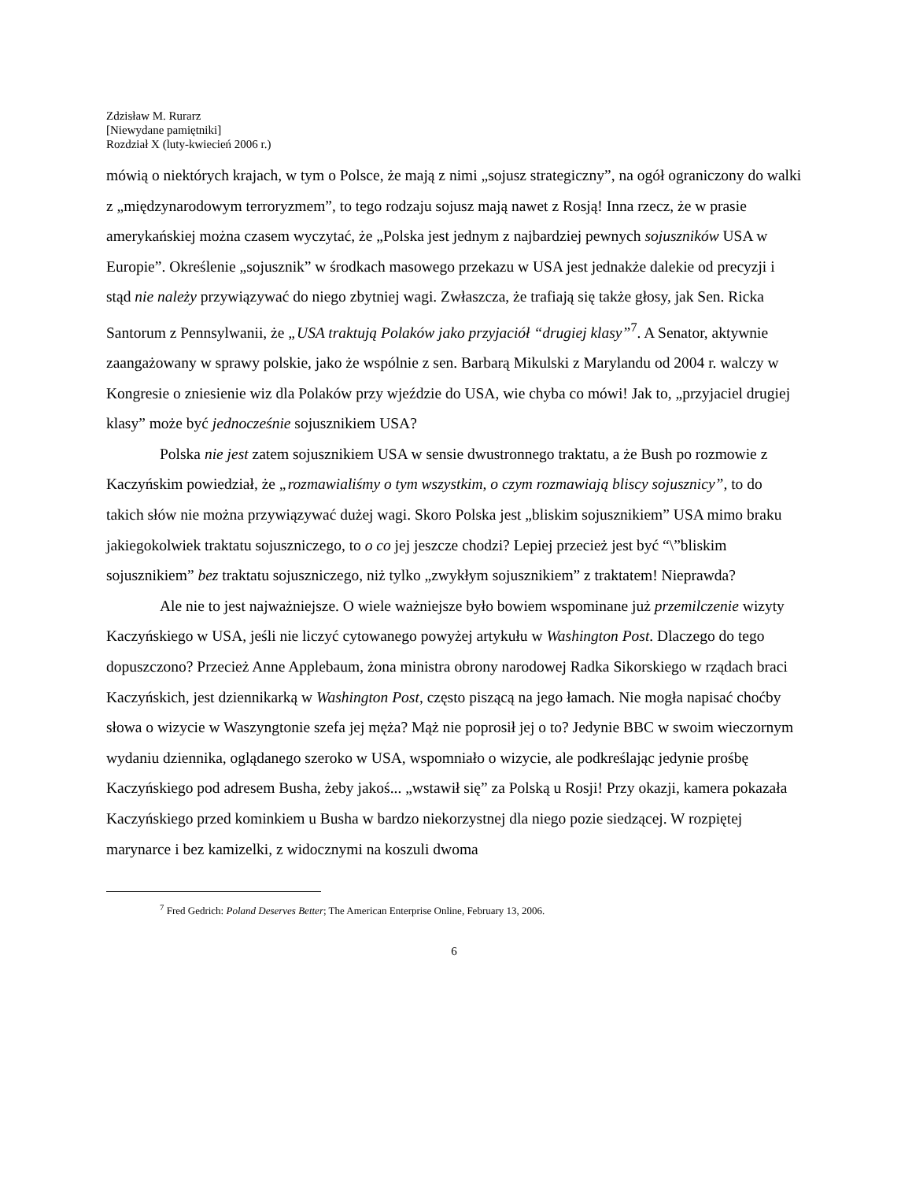Zdzisław M. Rurarz
[Niewydane pamiętniki]
Rozdział X (luty-kwiecień 2006 r.)
mówią o niektórych krajach, w tym o Polsce, że mają z nimi „sojusz strategiczny”, na ogół ograniczony do walki z „międzynarodowym terroryzmem”, to tego rodzaju sojusz mają nawet z Rosją! Inna rzecz, że w prasie amerykańskiej można czasem wyczytać, że „Polska jest jednym z najbardziej pewnych sojuszników USA w Europie”. Określenie „sojusznik” w środkach masowego przekazu w USA jest jednakże dalekie od precyzji i stąd nie należy przywiązywać do niego zbytniej wagi. Zwłaszcza, że trafiają się także głosy, jak Sen. Ricka Santorum z Pennsylwanii, że „USA traktują Polaków jako przyjaciół “drugiej klasy”<sup>7</sup>. A Senator, aktywnie zaangażowany w sprawy polskie, jako że wspólnie z sen. Barbarą Mikulski z Marylandu od 2004 r. walczy w Kongresie o zniesienie wiz dla Polaków przy wjeździe do USA, wie chyba co mówi! Jak to, „przyjaciel drugiej klasy” może być jednocześnie sojusznikiem USA?
Polska nie jest zatem sojusznikiem USA w sensie dwustronnego traktatu, a że Bush po rozmowie z Kaczyńskim powiedział, że „rozmawialiśmy o tym wszystkim, o czym rozmawiają bliscy sojusznicy”, to do takich słów nie można przywiązywać dużej wagi. Skoro Polska jest „bliskim sojusznikiem” USA mimo braku jakiegokolwiek traktatu sojuszniczego, to o co jej jeszcze chodzi? Lepiej przecież jest być “\”bliskim sojusznikiem” bez traktatu sojuszniczego, niż tylko „zwykłym sojusznikiem” z traktatem! Nieprawda?
Ale nie to jest najważniejsze. O wiele ważniejsze było bowiem wspominane już przemilczenie wizyty Kaczyńskiego w USA, jeśli nie liczyć cytowanego powyżej artykułu w Washington Post. Dlaczego do tego dopuszczono? Przecież Anne Applebaum, żona ministra obrony narodowej Radka Sikorskiego w rządach braci Kaczyńskich, jest dziennikarką w Washington Post, często piszącą na jego łamach. Nie mogła napisać choćby słowa o wizycie w Waszyngtonie szefa jej męża? Mąż nie poprosił jej o to? Jedynie BBC w swoim wieczornym wydaniu dziennika, oglądanego szeroko w USA, wspomniało o wizycie, ale podkreślając jedynie prośbę Kaczyńskiego pod adresem Busha, żeby jakoś... „wstawił się” za Polską u Rosji! Przy okazji, kamera pokazała Kaczyńskiego przed kominkiem u Busha w bardzo niekorzystnej dla niego pozie siedzącej. W rozpiętej marynarce i bez kamizelki, z widocznymi na koszuli dwoma
<sup>7</sup> Fred Gedrich: Poland Deserves Better; The American Enterprise Online, February 13, 2006.
6